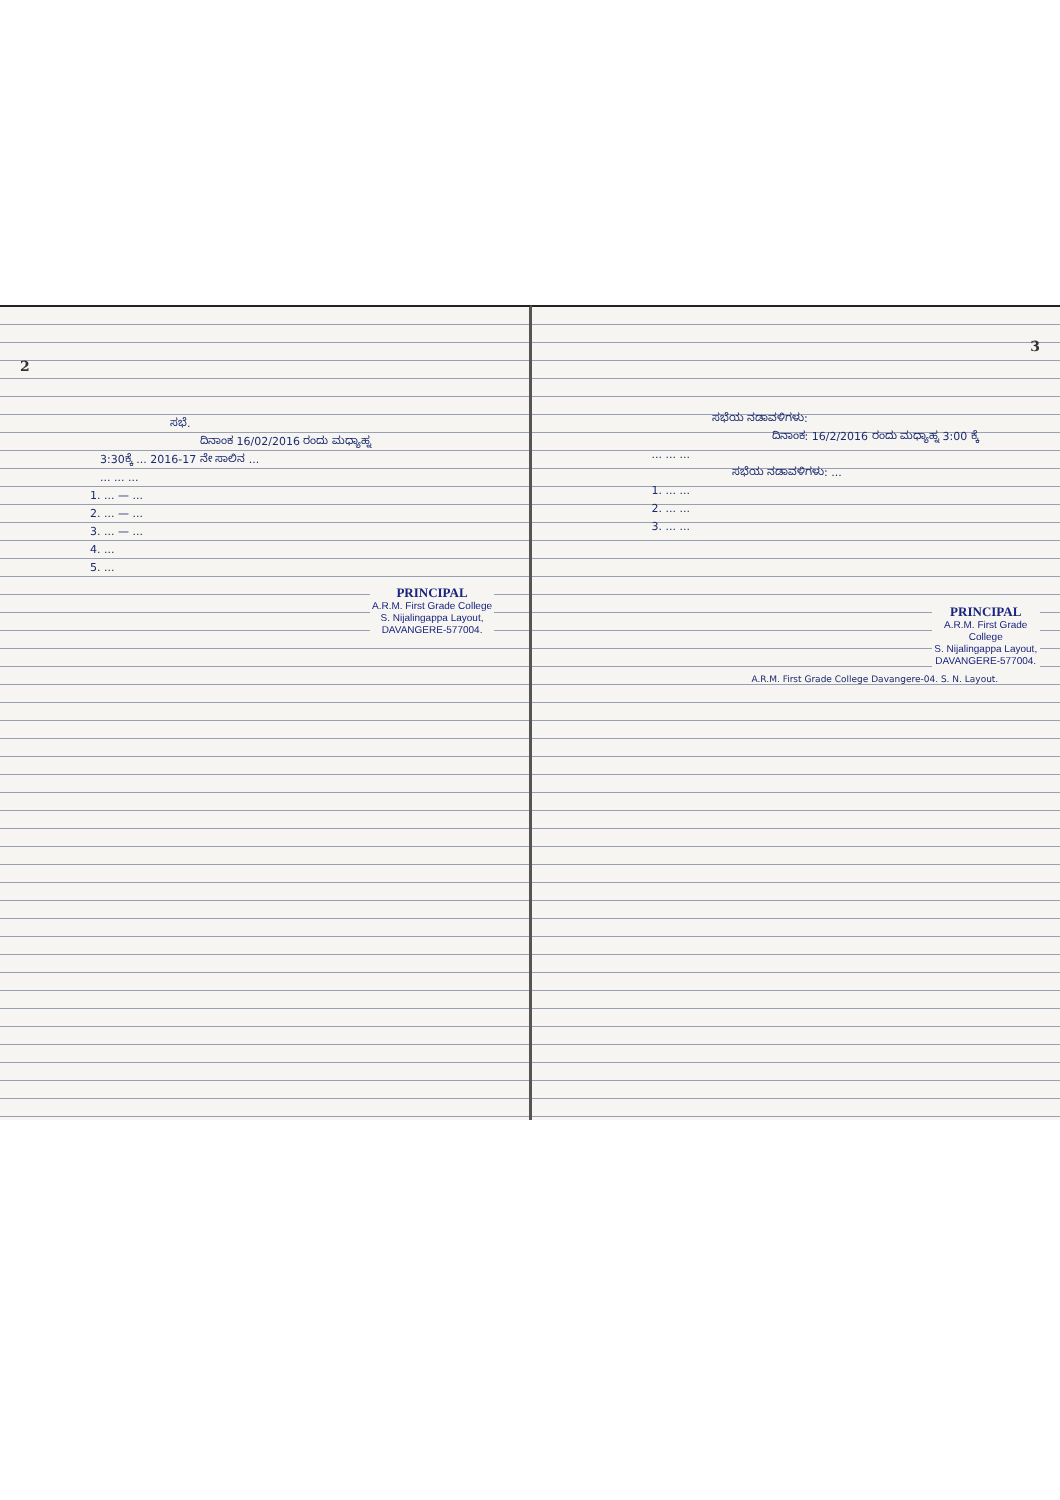2
ಸಭೆ.
ದಿನಾಂಕ 16/02/2016 ರಂದು ಮಧ್ಯಾಹ್ನ
3:30ಕ್ಕೆ ... 2016-17 ನೇ ಸಾಲಿನ ...
... ... ...
1. ... — ...
2. ... — ...
3. ... — ...
4. ...
5. ...
PRINCIPAL
A.R.M. First Grade College
S. Nijalingappa Layout,
DAVANGERE-577004.
3
ಸಭೆಯ ನಡಾವಳಿಗಳು:
ದಿನಾಂಕ: 16/2/2016 ರಂದು ಮಧ್ಯಾಹ್ನ 3:00 ಕ್ಕೆ
... ... ...
ಸಭೆಯ ನಡಾವಳಿಗಳು: ...
1. ... ...
2. ... ...
3. ... ...
PRINCIPAL
A.R.M. First Grade College
S. Nijalingappa Layout,
DAVANGERE-577004.
A.R.M. First Grade College Davangere-04. S. N. Layout.